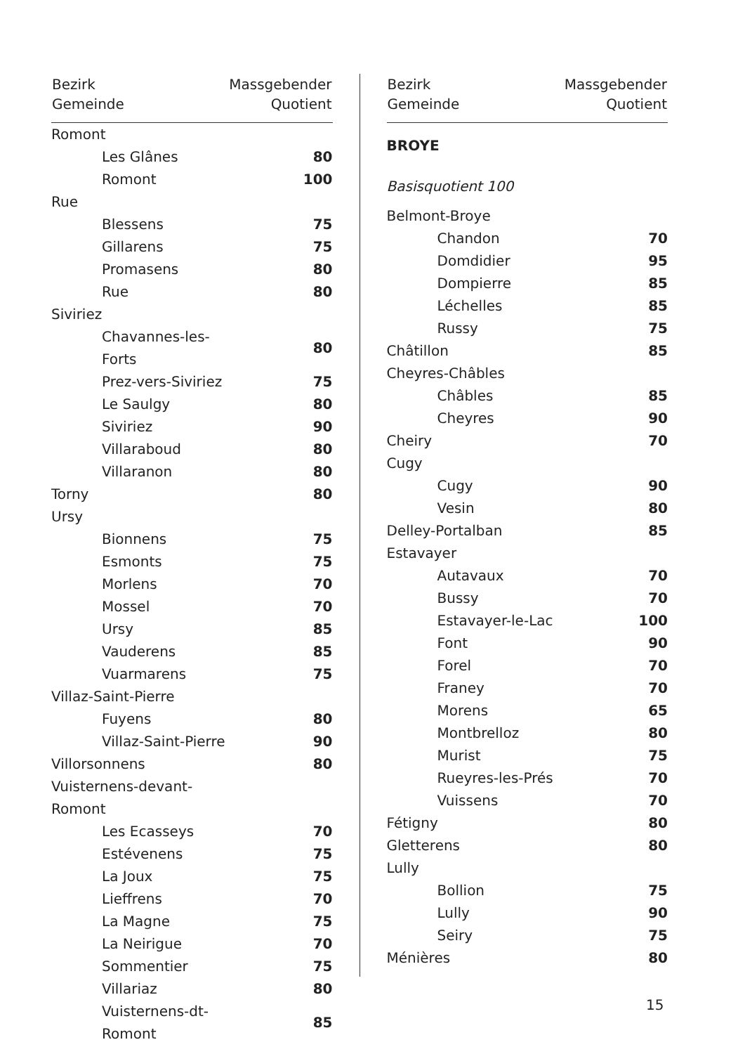| Bezirk Gemeinde | Massgebender Quotient |
| --- | --- |
| Romont | |
| Les Glânes | 80 |
| Romont | 100 |
| Rue | |
| Blessens | 75 |
| Gillarens | 75 |
| Promasens | 80 |
| Rue | 80 |
| Siviriez | |
| Chavannes-les-Forts | 80 |
| Prez-vers-Siviriez | 75 |
| Le Saulgy | 80 |
| Siviriez | 90 |
| Villaraboud | 80 |
| Villaranon | 80 |
| Torny | 80 |
| Ursy | |
| Bionnens | 75 |
| Esmonts | 75 |
| Morlens | 70 |
| Mossel | 70 |
| Ursy | 85 |
| Vauderens | 85 |
| Vuarmarens | 75 |
| Villaz-Saint-Pierre | |
| Fuyens | 80 |
| Villaz-Saint-Pierre | 90 |
| Villorsonnens | 80 |
| Vuisternens-devant-Romont | |
| Les Ecasseys | 70 |
| Estévenens | 75 |
| La Joux | 75 |
| Lieffrens | 70 |
| La Magne | 75 |
| La Neirigue | 70 |
| Sommentier | 75 |
| Villariaz | 80 |
| Vuisternens-dt-Romont | 85 |
| Bezirk Gemeinde | Massgebender Quotient |
| --- | --- |
| BROYE | |
| Basisquotient 100 | |
| Belmont-Broye | |
| Chandon | 70 |
| Domdidier | 95 |
| Dompierre | 85 |
| Léchelles | 85 |
| Russy | 75 |
| Châtillon | 85 |
| Cheyres-Châbles | |
| Châbles | 85 |
| Cheyres | 90 |
| Cheiry | 70 |
| Cugy | |
| Cugy | 90 |
| Vesin | 80 |
| Delley-Portalban | 85 |
| Estavayer | |
| Autavaux | 70 |
| Bussy | 70 |
| Estavayer-le-Lac | 100 |
| Font | 90 |
| Forel | 70 |
| Franey | 70 |
| Morens | 65 |
| Montbrelloz | 80 |
| Murist | 75 |
| Rueyres-les-Prés | 70 |
| Vuissens | 70 |
| Fétigny | 80 |
| Gletterens | 80 |
| Lully | |
| Bollion | 75 |
| Lully | 90 |
| Seiry | 75 |
| Ménières | 80 |
15